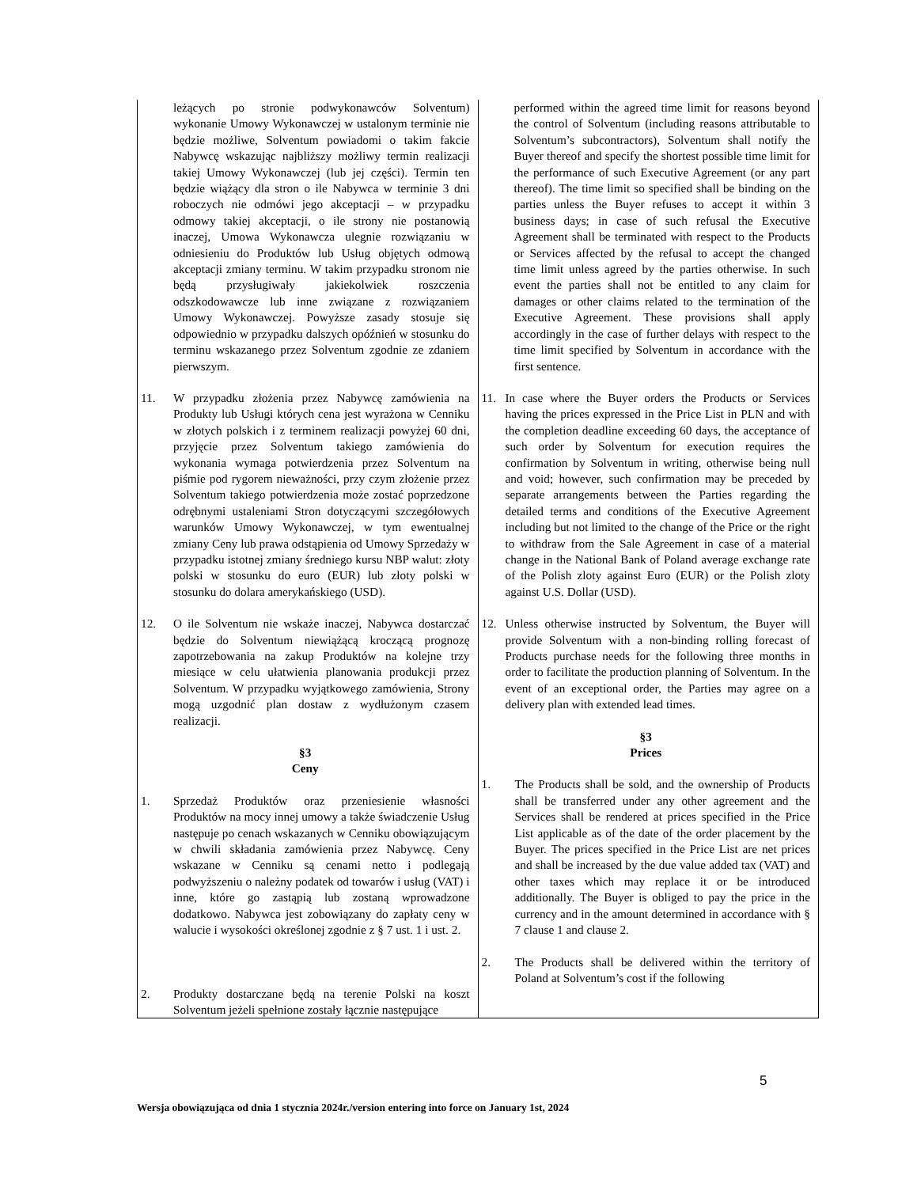| leżących po stronie podwykonawców Solventum) wykonanie Umowy Wykonawczej w ustalonym terminie nie będzie możliwe, Solventum powiadomi o takim fakcie Nabywcę wskazując najbliższy możliwy termin realizacji takiej Umowy Wykonawczej (lub jej części). Termin ten będzie wiążący dla stron o ile Nabywca w terminie 3 dni roboczych nie odmówi jego akceptacji – w przypadku odmowy takiej akceptacji, o ile strony nie postanowią inaczej, Umowa Wykonawcza ulegnie rozwiązaniu w odniesieniu do Produktów lub Usług objętych odmową akceptacji zmiany terminu. W takim przypadku stronom nie będą przysługiwały jakiekolwiek roszczenia odszkodowawcze lub inne związane z rozwiązaniem Umowy Wykonawczej. Powyższe zasady stosuje się odpowiednio w przypadku dalszych opóźnień w stosunku do terminu wskazanego przez Solventum zgodnie ze zdaniem pierwszym. | performed within the agreed time limit for reasons beyond the control of Solventum (including reasons attributable to Solventum’s subcontractors), Solventum shall notify the Buyer thereof and specify the shortest possible time limit for the performance of such Executive Agreement (or any part thereof). The time limit so specified shall be binding on the parties unless the Buyer refuses to accept it within 3 business days; in case of such refusal the Executive Agreement shall be terminated with respect to the Products or Services affected by the refusal to accept the changed time limit unless agreed by the parties otherwise. In such event the parties shall not be entitled to any claim for damages or other claims related to the termination of the Executive Agreement. These provisions shall apply accordingly in the case of further delays with respect to the time limit specified by Solventum in accordance with the first sentence. |
| 11. W przypadku złożenia przez Nabywcę zamówienia na Produkty lub Usługi których cena jest wyrażona w Cenniku w złotych polskich i z terminem realizacji powyżej 60 dni, przyjęcie przez Solventum takiego zamówienia do wykonania wymaga potwierdzenia przez Solventum na piśmie pod rygorem nieważności, przy czym złożenie przez Solventum takiego potwierdzenia może zostać poprzedzone odrębnymi ustaleniami Stron dotyczącymi szczegółowych warunków Umowy Wykonawczej, w tym ewentualnej zmiany Ceny lub prawa odstąpienia od Umowy Sprzedaży w przypadku istotnej zmiany średniego kursu NBP walut: złoty polski w stosunku do euro (EUR) lub złoty polski w stosunku do dolara amerykańskiego (USD). 12. O ile Solventum nie wskaże inaczej, Nabywca dostarczać będzie do Solventum niewiążącą kroczącą prognozę zapotrzebowania na zakup Produktów na kolejne trzy miesiące w celu ułatwienia planowania produkcji przez Solventum. W przypadku wyjątkowego zamówienia, Strony mogą uzgodnić plan dostaw z wydłużonym czasem realizacji. §3 Ceny 1. Sprzedaż Produktów oraz przeniesienie własności Produktów na mocy innej umowy a także świadczenie Usług następuje po cenach wskazanych w Cenniku obowiązującym w chwili składania zamówienia przez Nabywcę. Ceny wskazane w Cenniku są cenami netto i podlegają podwyższeniu o należny podatek od towarów i usług (VAT) i inne, które go zastąpią lub zostaną wprowadzone dodatkowo. Nabywca jest zobowiązany do zapłaty ceny w walucie i wysokości określonej zgodnie z § 7 ust. 1 i ust. 2. 2. Produkty dostarczane będą na terenie Polski na koszt Solventum jeżeli spełnione zostały łącznie następujące | 11. In case where the Buyer orders the Products or Services having the prices expressed in the Price List in PLN and with the completion deadline exceeding 60 days, the acceptance of such order by Solventum for execution requires the confirmation by Solventum in writing, otherwise being null and void; however, such confirmation may be preceded by separate arrangements between the Parties regarding the detailed terms and conditions of the Executive Agreement including but not limited to the change of the Price or the right to withdraw from the Sale Agreement in case of a material change in the National Bank of Poland average exchange rate of the Polish zloty against Euro (EUR) or the Polish zloty against U.S. Dollar (USD). 12. Unless otherwise instructed by Solventum, the Buyer will provide Solventum with a non-binding rolling forecast of Products purchase needs for the following three months in order to facilitate the production planning of Solventum. In the event of an exceptional order, the Parties may agree on a delivery plan with extended lead times. §3 Prices 1. The Products shall be sold, and the ownership of Products shall be transferred under any other agreement and the Services shall be rendered at prices specified in the Price List applicable as of the date of the order placement by the Buyer. The prices specified in the Price List are net prices and shall be increased by the due value added tax (VAT) and other taxes which may replace it or be introduced additionally. The Buyer is obliged to pay the price in the currency and in the amount determined in accordance with § 7 clause 1 and clause 2. 2. The Products shall be delivered within the territory of Poland at Solventum’s cost if the following |
5
Wersja obowiązująca od dnia 1 stycznia 2024r./version entering into force on January 1st, 2024